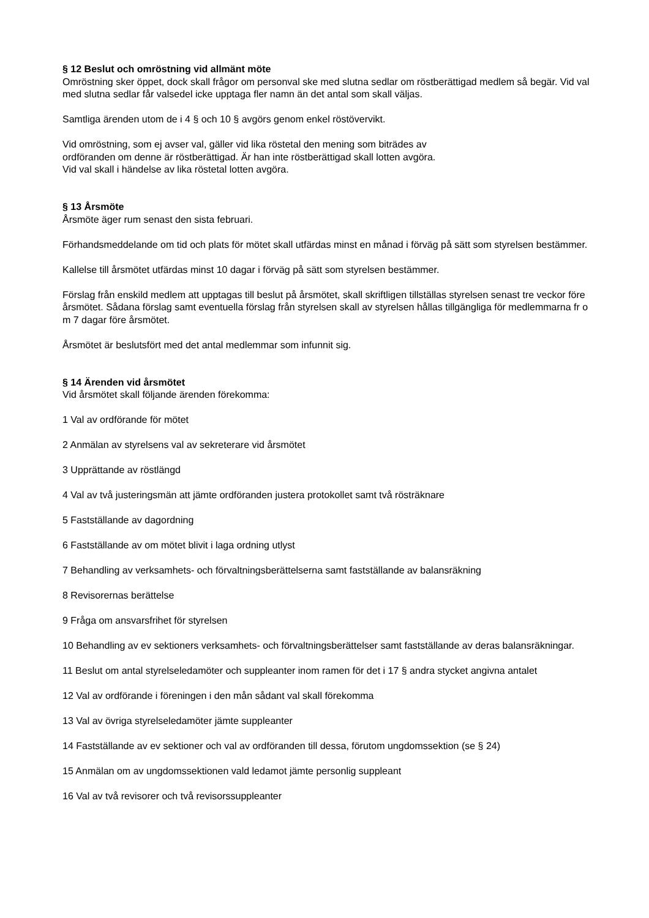§ 12 Beslut och omröstning vid allmänt möte
Omröstning sker öppet, dock skall frågor om personval ske med slutna sedlar om röstberättigad medlem så begär. Vid val med slutna sedlar får valsedel icke upptaga fler namn än det antal som skall väljas.
Samtliga ärenden utom de i 4 § och 10 § avgörs genom enkel röstövervikt.
Vid omröstning, som ej avser val, gäller vid lika röstetal den mening som biträdes av
ordföranden om denne är röstberättigad. Är han inte röstberättigad skall lotten avgöra.
Vid val skall i händelse av lika röstetal lotten avgöra.
§ 13 Årsmöte
Årsmöte äger rum senast den sista februari.
Förhandsmeddelande om tid och plats för mötet skall utfärdas minst en månad i förväg på sätt som styrelsen bestämmer.
Kallelse till årsmötet utfärdas minst 10 dagar i förväg på sätt som styrelsen bestämmer.
Förslag från enskild medlem att upptagas till beslut på årsmötet, skall skriftligen tillställas styrelsen senast tre veckor före årsmötet. Sådana förslag samt eventuella förslag från styrelsen skall av styrelsen hållas tillgängliga för medlemmarna fr o m 7 dagar före årsmötet.
Årsmötet är beslutsfört med det antal medlemmar som infunnit sig.
§ 14 Ärenden vid årsmötet
Vid årsmötet skall följande ärenden förekomma:
1 Val av ordförande för mötet
2 Anmälan av styrelsens val av sekreterare vid årsmötet
3 Upprättande av röstlängd
4 Val av två justeringsmän att jämte ordföranden justera protokollet samt två rösträknare
5 Fastställande av dagordning
6 Fastställande av om mötet blivit i laga ordning utlyst
7 Behandling av verksamhets- och förvaltningsberättelserna samt fastställande av balansräkning
8 Revisorernas berättelse
9 Fråga om ansvarsfrihet för styrelsen
10 Behandling av ev sektioners verksamhets- och förvaltningsberättelser samt fastställande av deras balansräkningar.
11 Beslut om antal styrelseledamöter och suppleanter inom ramen för det i 17 § andra stycket angivna antalet
12 Val av ordförande i föreningen i den mån sådant val skall förekomma
13 Val av övriga styrelseledamöter jämte suppleanter
14 Fastställande av ev sektioner och val av ordföranden till dessa, förutom ungdomssektion (se § 24)
15 Anmälan om av ungdomssektionen vald ledamot jämte personlig suppleant
16 Val av två revisorer och två revisorssuppleanter